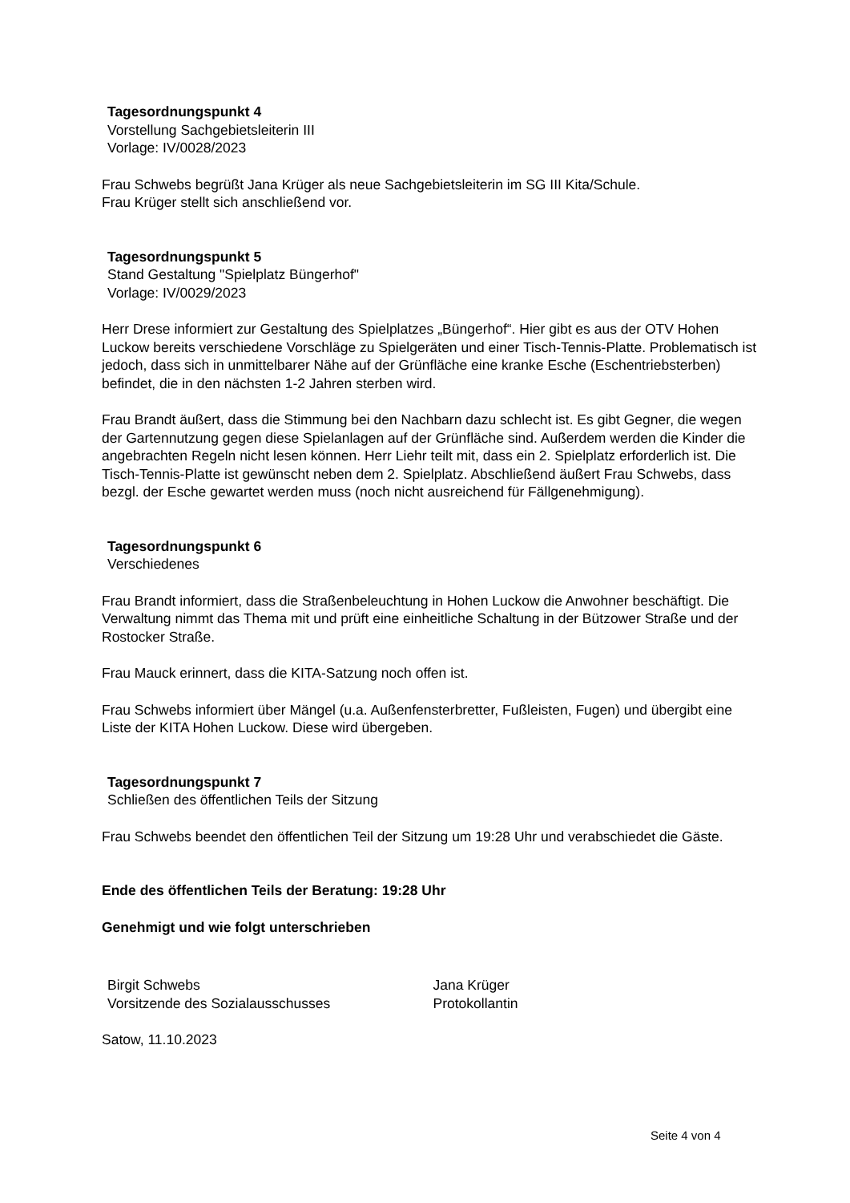Tagesordnungspunkt 4
Vorstellung Sachgebietsleiterin III
Vorlage: IV/0028/2023
Frau Schwebs begrüßt Jana Krüger als neue Sachgebietsleiterin im SG III Kita/Schule.
Frau Krüger stellt sich anschließend vor.
Tagesordnungspunkt 5
Stand Gestaltung "Spielplatz Büngerhof"
Vorlage: IV/0029/2023
Herr Drese informiert zur Gestaltung des Spielplatzes „Büngerhof“. Hier gibt es aus der OTV Hohen Luckow bereits verschiedene Vorschläge zu Spielgeräten und einer Tisch-Tennis-Platte. Problematisch ist jedoch, dass sich in unmittelbarer Nähe auf der Grünfläche eine kranke Esche (Eschentriebsterben) befindet, die in den nächsten 1-2 Jahren sterben wird.
Frau Brandt äußert, dass die Stimmung bei den Nachbarn dazu schlecht ist. Es gibt Gegner, die wegen der Gartennutzung gegen diese Spielanlagen auf der Grünfläche sind. Außerdem werden die Kinder die angebrachten Regeln nicht lesen können. Herr Liehr teilt mit, dass ein 2. Spielplatz erforderlich ist. Die Tisch-Tennis-Platte ist gewünscht neben dem 2. Spielplatz. Abschließend äußert Frau Schwebs, dass bezgl. der Esche gewartet werden muss (noch nicht ausreichend für Fällgenehmigung).
Tagesordnungspunkt 6
Verschiedenes
Frau Brandt informiert, dass die Straßenbeleuchtung in Hohen Luckow die Anwohner beschäftigt. Die Verwaltung nimmt das Thema mit und prüft eine einheitliche Schaltung in der Bützower Straße und der Rostocker Straße.
Frau Mauck erinnert, dass die KITA-Satzung noch offen ist.
Frau Schwebs informiert über Mängel (u.a. Außenfensterbretter, Fußleisten, Fugen) und übergibt eine Liste der KITA Hohen Luckow. Diese wird übergeben.
Tagesordnungspunkt 7
Schließen des öffentlichen Teils der Sitzung
Frau Schwebs beendet den öffentlichen Teil der Sitzung um 19:28 Uhr und verabschiedet die Gäste.
Ende des öffentlichen Teils der Beratung: 19:28 Uhr
Genehmigt und wie folgt unterschrieben
Birgit Schwebs
Vorsitzende des Sozialausschusses
Jana Krüger
Protokollantin
Satow, 11.10.2023
Seite 4 von 4